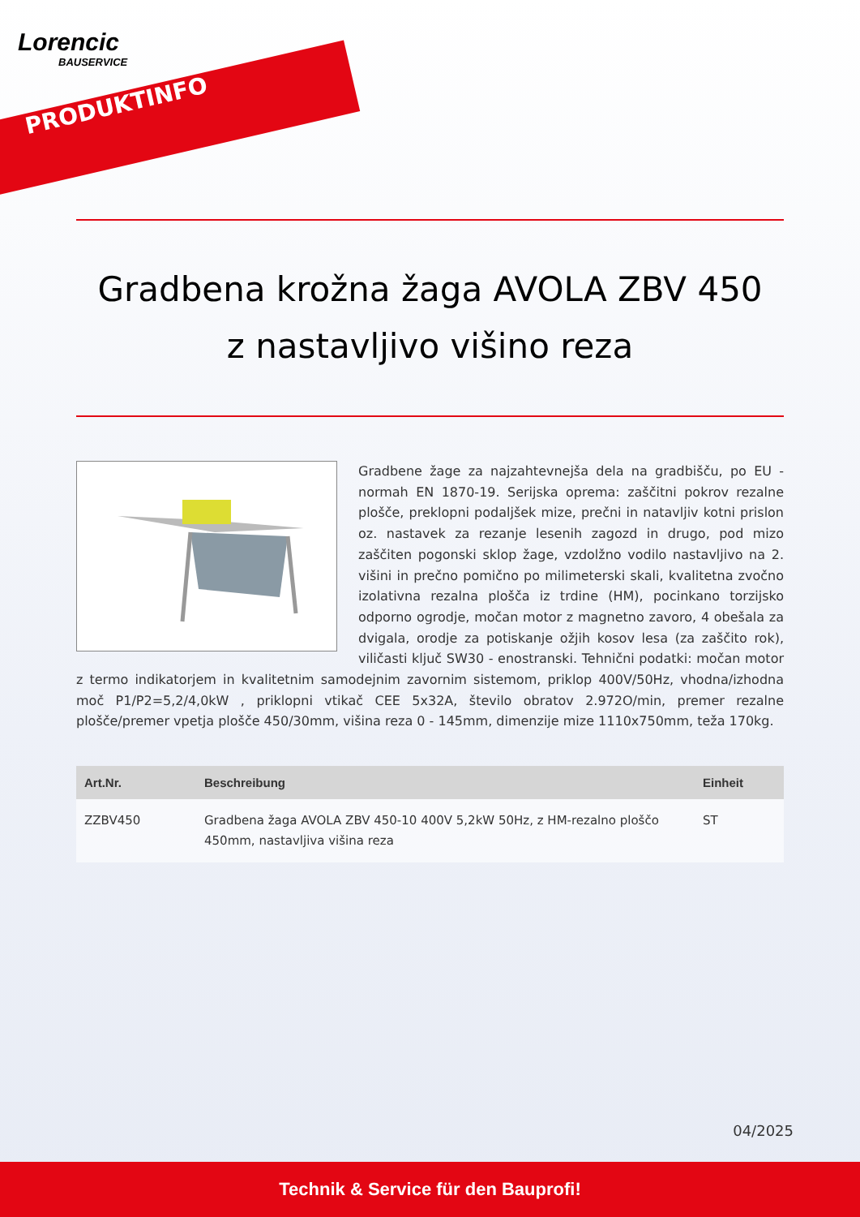Lorencic
BAUSERVICE
PRODUKTINFO
Gradbena krožna žaga AVOLA ZBV 450
z nastavljivo višino reza
Gradbene žage za najzahtevnejša dela na gradbišču, po EU - normah EN 1870-19. Serijska oprema: zaščitni pokrov rezalne plošče, preklopni podaljšek mize, prečni in natavljiv kotni prislon oz. nastavek za rezanje lesenih zagozd in drugo, pod mizo zaščiten pogonski sklop žage, vzdolžno vodilo nastavljivo na 2. višini in prečno pomično po milimeterski skali, kvalitetna zvočno izolativna rezalna plošča iz trdine (HM), pocinkano torzijsko odporno ogrodje, močan motor z magnetno zavoro, 4 obešala za dvigala, orodje za potiskanje ožjih kosov lesa (za zaščito rok), viličasti ključ SW30 - enostranski. Tehnični podatki: močan motor z termo indikatorjem in kvalitetnim samodejnim zavornim sistemom, priklop 400V/50Hz, vhodna/izhodna moč P1/P2=5,2/4,0kW , priklopni vtikač CEE 5x32A, število obratov 2.972O/min, premer rezalne plošče/premer vpetja plošče 450/30mm, višina reza 0 - 145mm, dimenzije mize 1110x750mm, teža 170kg.
| Art.Nr. | Beschreibung | Einheit |
| --- | --- | --- |
| ZZBV450 | Gradbena žaga AVOLA ZBV 450-10 400V 5,2kW 50Hz, z HM-rezalno ploščo 450mm, nastavljiva višina reza | ST |
04/2025
Technik & Service für den Bauprofi!